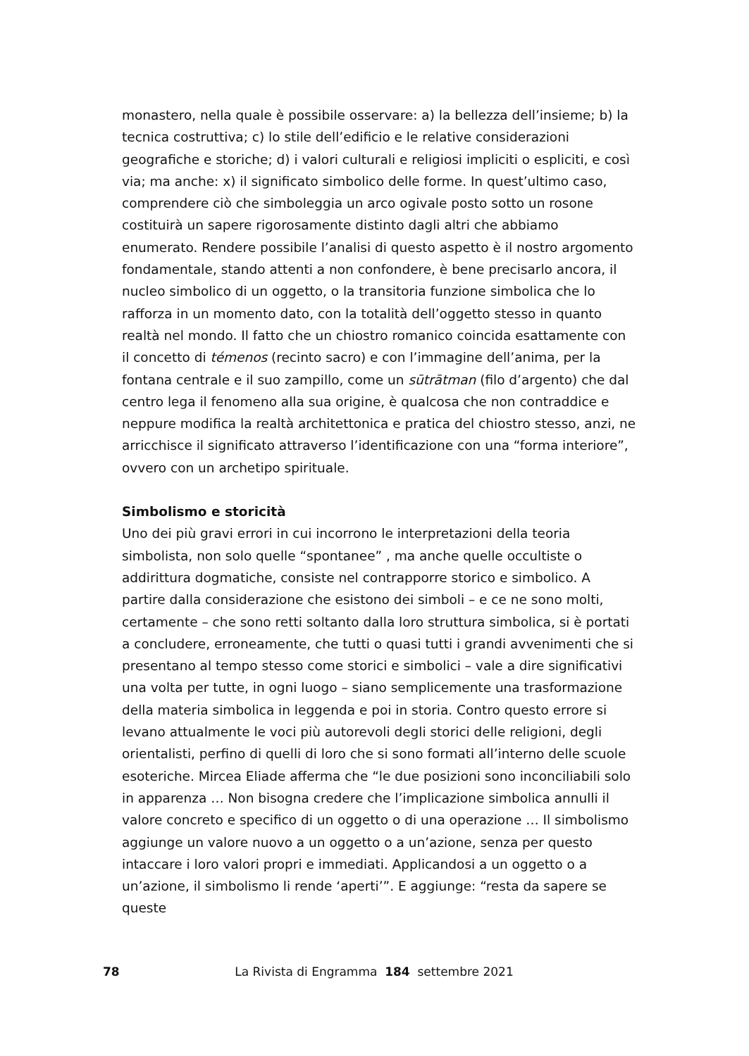monastero, nella quale è possibile osservare: a) la bellezza dell’insieme; b) la tecnica costruttiva; c) lo stile dell’edificio e le relative considerazioni geografiche e storiche; d) i valori culturali e religiosi impliciti o espliciti, e così via; ma anche: x) il significato simbolico delle forme. In quest’ultimo caso, comprendere ciò che simboleggia un arco ogivale posto sotto un rosone costituirà un sapere rigorosamente distinto dagli altri che abbiamo enumerato. Rendere possibile l’analisi di questo aspetto è il nostro argomento fondamentale, stando attenti a non confondere, è bene precisarlo ancora, il nucleo simbolico di un oggetto, o la transitoria funzione simbolica che lo rafforza in un momento dato, con la totalità dell’oggetto stesso in quanto realtà nel mondo. Il fatto che un chiostro romanico coincida esattamente con il concetto di témenos (recinto sacro) e con l’immagine dell’anima, per la fontana centrale e il suo zampillo, come un sūtrātman (filo d’argento) che dal centro lega il fenomeno alla sua origine, è qualcosa che non contraddice e neppure modifica la realtà architettonica e pratica del chiostro stesso, anzi, ne arricchisce il significato attraverso l’identificazione con una “forma interiore”, ovvero con un archetipo spirituale.
Simbolismo e storicità
Uno dei più gravi errori in cui incorrono le interpretazioni della teoria simbolista, non solo quelle “spontanee” , ma anche quelle occultiste o addirittura dogmatiche, consiste nel contrapporre storico e simbolico. A partire dalla considerazione che esistono dei simboli – e ce ne sono molti, certamente – che sono retti soltanto dalla loro struttura simbolica, si è portati a concludere, erroneamente, che tutti o quasi tutti i grandi avvenimenti che si presentano al tempo stesso come storici e simbolici – vale a dire significativi una volta per tutte, in ogni luogo – siano semplicemente una trasformazione della materia simbolica in leggenda e poi in storia. Contro questo errore si levano attualmente le voci più autorevoli degli storici delle religioni, degli orientalisti, perfino di quelli di loro che si sono formati all’interno delle scuole esoteriche. Mircea Eliade afferma che “le due posizioni sono inconciliabili solo in apparenza … Non bisogna credere che l’implicazione simbolica annulli il valore concreto e specifico di un oggetto o di una operazione … Il simbolismo aggiunge un valore nuovo a un oggetto o a un’azione, senza per questo intaccare i loro valori propri e immediati. Applicandosi a un oggetto o a un’azione, il simbolismo li rende ‘aperti’”. E aggiunge: “resta da sapere se queste
78
La Rivista di Engramma 184 settembre 2021